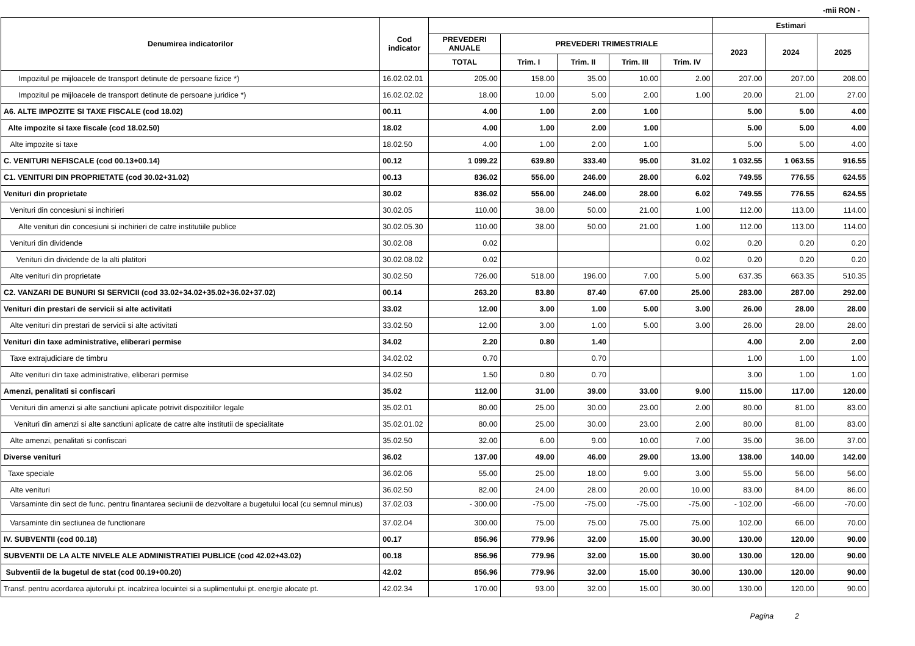-mii RON -
| Denumirea indicatorilor | Cod indicator | | | | | | Estimari | | |
| --- | --- | --- | --- | --- | --- | --- | --- | --- | --- |
| | | PREVEDERI ANUALE | PREVEDERI TRIMESTRIALE | | | | 2023 | 2024 | 2025 |
| | | TOTAL | Trim. I | Trim. II | Trim. III | Trim. IV | | | |
| Impozitul pe mijloacele de transport detinute de persoane fizice *) | 16.02.02.01 | 205.00 | 158.00 | 35.00 | 10.00 | 2.00 | 207.00 | 207.00 | 208.00 |
| Impozitul pe mijloacele de transport detinute de persoane juridice *) | 16.02.02.02 | 18.00 | 10.00 | 5.00 | 2.00 | 1.00 | 20.00 | 21.00 | 27.00 |
| A6. ALTE IMPOZITE SI TAXE FISCALE (cod 18.02) | 00.11 | 4.00 | 1.00 | 2.00 | 1.00 | | 5.00 | 5.00 | 4.00 |
| Alte impozite si taxe fiscale (cod 18.02.50) | 18.02 | 4.00 | 1.00 | 2.00 | 1.00 | | 5.00 | 5.00 | 4.00 |
| Alte impozite si taxe | 18.02.50 | 4.00 | 1.00 | 2.00 | 1.00 | | 5.00 | 5.00 | 4.00 |
| C. VENITURI NEFISCALE (cod 00.13+00.14) | 00.12 | 1 099.22 | 639.80 | 333.40 | 95.00 | 31.02 | 1 032.55 | 1 063.55 | 916.55 |
| C1. VENITURI DIN PROPRIETATE (cod 30.02+31.02) | 00.13 | 836.02 | 556.00 | 246.00 | 28.00 | 6.02 | 749.55 | 776.55 | 624.55 |
| Venituri din proprietate | 30.02 | 836.02 | 556.00 | 246.00 | 28.00 | 6.02 | 749.55 | 776.55 | 624.55 |
| Venituri din concesiuni si inchirieri | 30.02.05 | 110.00 | 38.00 | 50.00 | 21.00 | 1.00 | 112.00 | 113.00 | 114.00 |
| Alte venituri din concesiuni si inchirieri de catre institutiile publice | 30.02.05.30 | 110.00 | 38.00 | 50.00 | 21.00 | 1.00 | 112.00 | 113.00 | 114.00 |
| Venituri din dividende | 30.02.08 | 0.02 | | | | 0.02 | 0.20 | 0.20 | 0.20 |
| Venituri din dividende de la alti platitori | 30.02.08.02 | 0.02 | | | | 0.02 | 0.20 | 0.20 | 0.20 |
| Alte venituri din proprietate | 30.02.50 | 726.00 | 518.00 | 196.00 | 7.00 | 5.00 | 637.35 | 663.35 | 510.35 |
| C2. VANZARI DE BUNURI SI SERVICII (cod 33.02+34.02+35.02+36.02+37.02) | 00.14 | 263.20 | 83.80 | 87.40 | 67.00 | 25.00 | 283.00 | 287.00 | 292.00 |
| Venituri din prestari de servicii si alte activitati | 33.02 | 12.00 | 3.00 | 1.00 | 5.00 | 3.00 | 26.00 | 28.00 | 28.00 |
| Alte venituri din prestari de servicii si alte activitati | 33.02.50 | 12.00 | 3.00 | 1.00 | 5.00 | 3.00 | 26.00 | 28.00 | 28.00 |
| Venituri din taxe administrative, eliberari permise | 34.02 | 2.20 | 0.80 | 1.40 | | | 4.00 | 2.00 | 2.00 |
| Taxe extrajudiciare de timbru | 34.02.02 | 0.70 | | 0.70 | | | 1.00 | 1.00 | 1.00 |
| Alte venituri din taxe administrative, eliberari permise | 34.02.50 | 1.50 | 0.80 | 0.70 | | | 3.00 | 1.00 | 1.00 |
| Amenzi, penalitati si confiscari | 35.02 | 112.00 | 31.00 | 39.00 | 33.00 | 9.00 | 115.00 | 117.00 | 120.00 |
| Venituri din amenzi si alte sanctiuni aplicate potrivit dispozitiilor legale | 35.02.01 | 80.00 | 25.00 | 30.00 | 23.00 | 2.00 | 80.00 | 81.00 | 83.00 |
| Venituri din amenzi si alte sanctiuni aplicate de catre alte institutii de specialitate | 35.02.01.02 | 80.00 | 25.00 | 30.00 | 23.00 | 2.00 | 80.00 | 81.00 | 83.00 |
| Alte amenzi, penalitati si confiscari | 35.02.50 | 32.00 | 6.00 | 9.00 | 10.00 | 7.00 | 35.00 | 36.00 | 37.00 |
| Diverse venituri | 36.02 | 137.00 | 49.00 | 46.00 | 29.00 | 13.00 | 138.00 | 140.00 | 142.00 |
| Taxe speciale | 36.02.06 | 55.00 | 25.00 | 18.00 | 9.00 | 3.00 | 55.00 | 56.00 | 56.00 |
| Alte venituri | 36.02.50 | 82.00 | 24.00 | 28.00 | 20.00 | 10.00 | 83.00 | 84.00 | 86.00 |
| Varsaminte din sect de func. pentru finantarea seciunii de dezvoltare a bugetului local (cu semnul minus) | 37.02.03 | - 300.00 | -75.00 | -75.00 | -75.00 | -75.00 | - 102.00 | -66.00 | -70.00 |
| Varsaminte din sectiunea de functionare | 37.02.04 | 300.00 | 75.00 | 75.00 | 75.00 | 75.00 | 102.00 | 66.00 | 70.00 |
| IV. SUBVENTII (cod 00.18) | 00.17 | 856.96 | 779.96 | 32.00 | 15.00 | 30.00 | 130.00 | 120.00 | 90.00 |
| SUBVENTII DE LA ALTE NIVELE ALE ADMINISTRATIEI PUBLICE (cod 42.02+43.02) | 00.18 | 856.96 | 779.96 | 32.00 | 15.00 | 30.00 | 130.00 | 120.00 | 90.00 |
| Subventii de la bugetul de stat (cod 00.19+00.20) | 42.02 | 856.96 | 779.96 | 32.00 | 15.00 | 30.00 | 130.00 | 120.00 | 90.00 |
| Transf. pentru acordarea ajutorului pt. incalzirea locuintei si a suplimentului pt. energie alocate pt. | 42.02.34 | 170.00 | 93.00 | 32.00 | 15.00 | 30.00 | 130.00 | 120.00 | 90.00 |
Pagina 2